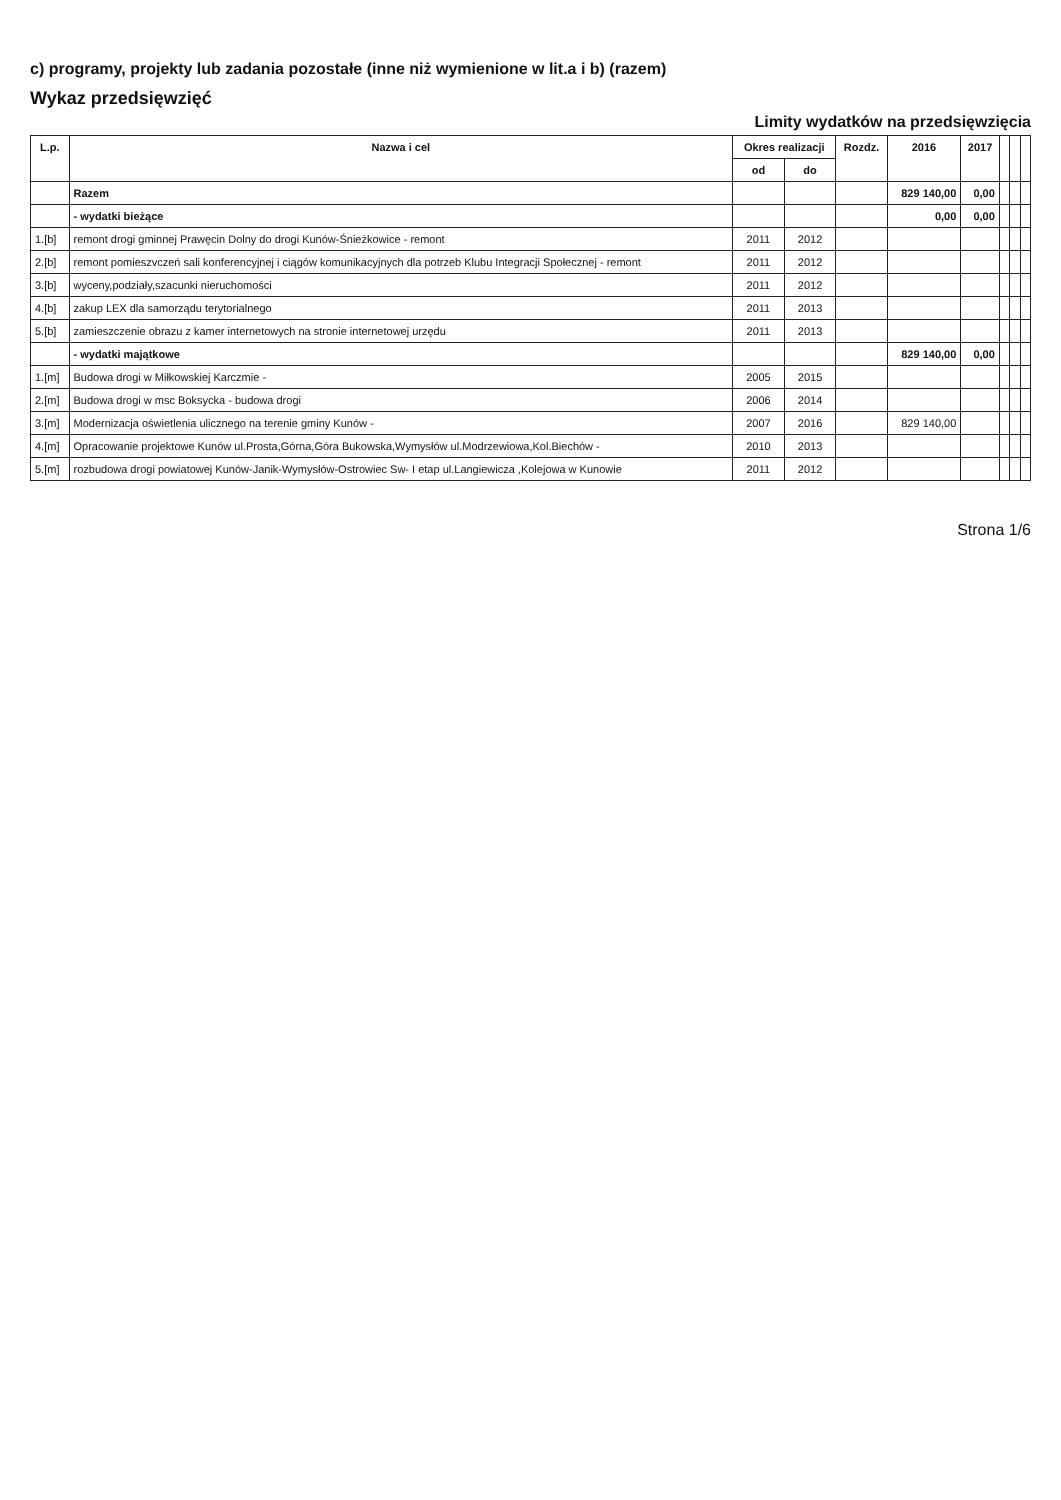c) programy, projekty lub zadania pozostałe (inne niż wymienione w lit.a i b) (razem)
Wykaz przedsięwzięć
Limity wydatków na przedsięwzięcia
| L.p. | Nazwa i cel | Okres realizacji | | Rozdz. | 2016 | 2017 | | | |
| --- | --- | --- | --- | --- | --- | --- | --- | --- | --- |
| | | od | do | | | | | | |
| | Razem | | | | 829 140,00 | 0,00 | | | |
| | - wydatki bieżące | | | | 0,00 | 0,00 | | | |
| 1.[b] | remont drogi gminnej Prawęcin Dolny do drogi Kunów-Śnieżkowice - remont | 2011 | 2012 | | | | | | |
| 2.[b] | remont pomieszvczeń sali konferencyjnej i ciągów komunikacyjnych dla potrzeb Klubu Integracji Społecznej - remont | 2011 | 2012 | | | | | | |
| 3.[b] | wyceny,podziały,szacunki nieruchomości | 2011 | 2012 | | | | | | |
| 4.[b] | zakup LEX dla samorządu terytorialnego | 2011 | 2013 | | | | | | |
| 5.[b] | zamieszczenie obrazu z kamer internetowych na stronie internetowej urzędu | 2011 | 2013 | | | | | | |
| | - wydatki majątkowe | | | | 829 140,00 | 0,00 | | | |
| 1.[m] | Budowa drogi w Miłkowskiej Karczmie - | 2005 | 2015 | | | | | | |
| 2.[m] | Budowa drogi w msc Boksycka - budowa drogi | 2006 | 2014 | | | | | | |
| 3.[m] | Modernizacja oświetlenia ulicznego na terenie gminy Kunów - | 2007 | 2016 | | 829 140,00 | | | | |
| 4.[m] | Opracowanie projektowe Kunów ul.Prosta,Górna,Góra Bukowska,Wymysłów ul.Modrzewiowa,Kol.Biechów - | 2010 | 2013 | | | | | | |
| 5.[m] | rozbudowa drogi powiatowej Kunów-Janik-Wymysłów-Ostrowiec Sw- I etap ul.Langiewicza ,Kolejowa w Kunowie | 2011 | 2012 | | | | | | |
Strona 1/6